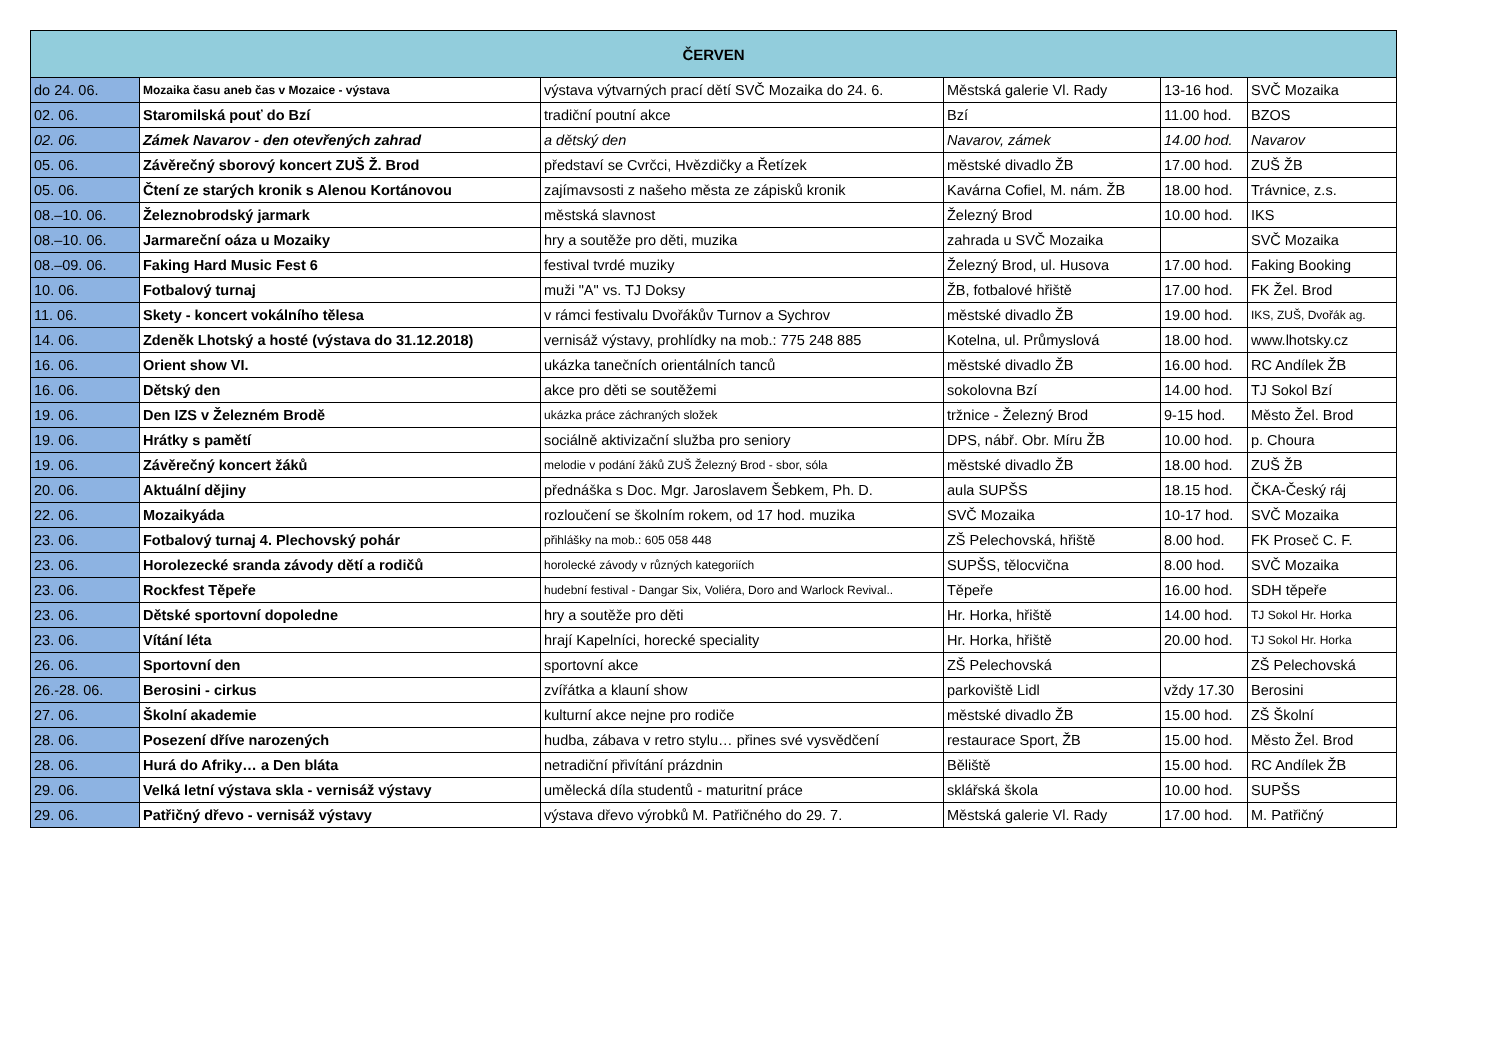| ČERVEN | | | | | |
| --- | --- | --- | --- | --- | --- |
| do 24. 06. | Mozaika času aneb čas v Mozaice - výstava | výstava výtvarných prací dětí SVČ Mozaika do 24. 6. | Městská galerie Vl. Rady | 13-16 hod. | SVČ Mozaika |
| 02. 06. | Staromilská pouť do Bzí | tradiční poutní akce | Bzí | 11.00 hod. | BZOS |
| 02. 06. | Zámek Navarov - den otevřených zahrad | a dětský den | Navarov, zámek | 14.00 hod. | Navarov |
| 05. 06. | Závěrečný sborový koncert ZUŠ Ž. Brod | představí se Cvrčci, Hvězdičky a Řetízek | městské divadlo ŽB | 17.00 hod. | ZUŠ ŽB |
| 05. 06. | Čtení ze starých kronik s Alenou Kortánovou | zajímavsosti z našeho města ze zápisků kronik | Kavárna Cofiel, M. nám. ŽB | 18.00 hod. | Trávnice, z.s. |
| 08.–10. 06. | Železnobrodský jarmark | městská slavnost | Železný Brod | 10.00 hod. | IKS |
| 08.–10. 06. | Jarmareční oáza u Mozaiky | hry a soutěže pro děti, muzika | zahrada u SVČ Mozaika | | SVČ Mozaika |
| 08.–09. 06. | Faking Hard Music Fest 6 | festival tvrdé muziky | Železný Brod, ul. Husova | 17.00 hod. | Faking Booking |
| 10. 06. | Fotbalový turnaj | muži "A" vs. TJ Doksy | ŽB, fotbalové hřiště | 17.00 hod. | FK Žel. Brod |
| 11. 06. | Skety - koncert vokálního tělesa | v rámci festivalu Dvořákův Turnov a Sychrov | městské divadlo ŽB | 19.00 hod. | IKS, ZUŠ, Dvořák ag. |
| 14. 06. | Zdeněk Lhotský a hosté (výstava do 31.12.2018) | vernisáž výstavy, prohlídky na mob.: 775 248 885 | Kotelna, ul. Průmyslová | 18.00 hod. | www.lhotsky.cz |
| 16. 06. | Orient show VI. | ukázka tanečních orientálních tanců | městské divadlo ŽB | 16.00 hod. | RC Andílek ŽB |
| 16. 06. | Dětský den | akce pro děti se soutěžemi | sokolovna Bzí | 14.00 hod. | TJ Sokol Bzí |
| 19. 06. | Den IZS v Železném Brodě | ukázka práce záchraných složek | tržnice - Železný Brod | 9-15 hod. | Město Žel. Brod |
| 19. 06. | Hrátky s pamětí | sociálně aktivizační služba pro seniory | DPS, nábř. Obr. Míru ŽB | 10.00 hod. | p. Choura |
| 19. 06. | Závěrečný koncert žáků | melodie v podání žáků ZUŠ Železný Brod - sbor, sóla | městské divadlo ŽB | 18.00 hod. | ZUŠ ŽB |
| 20. 06. | Aktuální dějiny | přednáška s Doc. Mgr. Jaroslavem Šebkem, Ph. D. | aula SUPŠS | 18.15 hod. | ČKA-Český ráj |
| 22. 06. | Mozaikyáda | rozloučení se školním rokem, od 17 hod. muzika | SVČ Mozaika | 10-17 hod. | SVČ Mozaika |
| 23. 06. | Fotbalový turnaj 4. Plechovský pohár | přihlášky na mob.: 605 058 448 | ZŠ Pelechovská, hřiště | 8.00 hod. | FK Proseč C. F. |
| 23. 06. | Horolezecké sranda závody dětí a rodičů | horolecké závody v různých kategoriích | SUPŠS, tělocvična | 8.00 hod. | SVČ Mozaika |
| 23. 06. | Rockfest Těpeře | hudební festival - Dangar Six, Voliéra, Doro and Warlock Revival.. | Těpeře | 16.00 hod. | SDH těpeře |
| 23. 06. | Dětské sportovní dopoledne | hry a soutěže pro děti | Hr. Horka, hřiště | 14.00 hod. | TJ Sokol Hr. Horka |
| 23. 06. | Vítání léta | hrají Kapelníci, horecké speciality | Hr. Horka, hřiště | 20.00 hod. | TJ Sokol Hr. Horka |
| 26. 06. | Sportovní den | sportovní akce | ZŠ Pelechovská | | ZŠ Pelechovská |
| 26.-28. 06. | Berosini - cirkus | zvířátka a klauní show | parkoviště Lidl | vždy 17.30 | Berosini |
| 27. 06. | Školní akademie | kulturní akce nejne pro rodiče | městské divadlo ŽB | 15.00 hod. | ZŠ Školní |
| 28. 06. | Posezení dříve narozených | hudba, zábava v retro stylu… přines své vysvědčení | restaurace Sport, ŽB | 15.00 hod. | Město Žel. Brod |
| 28. 06. | Hurá do Afriky… a Den bláta | netradiční přivítání prázdnin | Běliště | 15.00 hod. | RC Andílek ŽB |
| 29. 06. | Velká letní výstava skla - vernisáž výstavy | umělecká díla studentů - maturitní práce | sklářská škola | 10.00 hod. | SUPŠS |
| 29. 06. | Patřičný dřevo - vernisáž výstavy | výstava dřevo výrobků M. Patřičného do 29. 7. | Městská galerie Vl. Rady | 17.00 hod. | M. Patřičný |